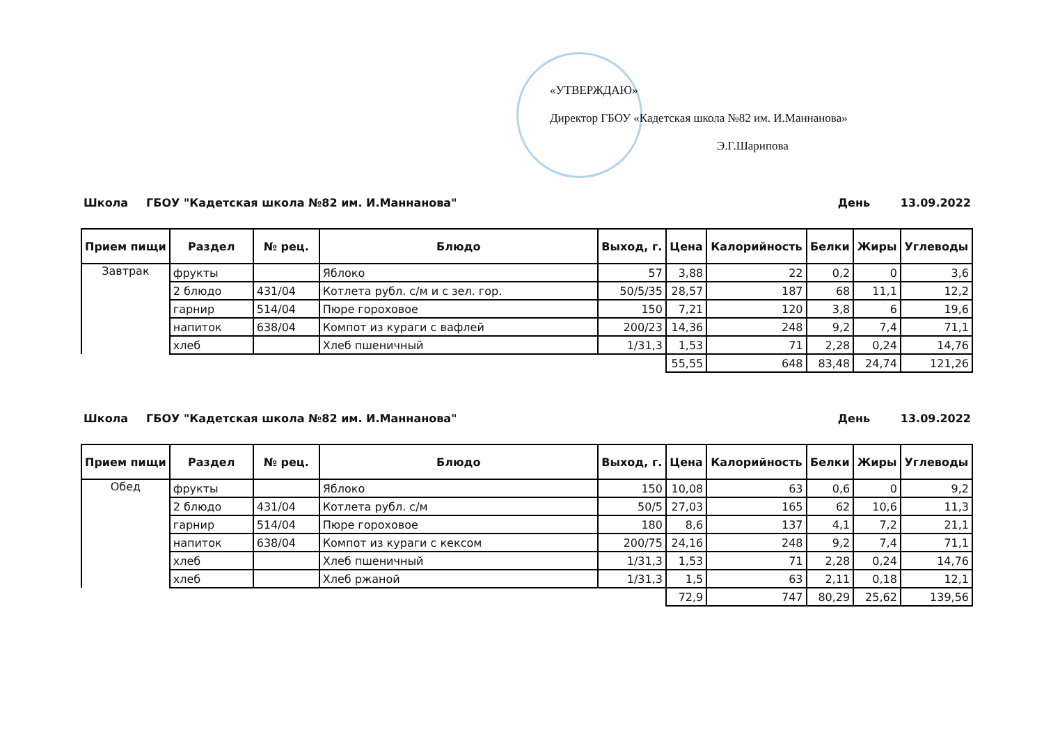«УТВЕРЖДАЮ»
Директор ГБОУ «Кадетская школа №82 им. И.Маннанова»
Э.Г.Шарипова
Школа ГБОУ "Кадетская школа №82 им. И.Маннанова" День 13.09.2022
| Прием пищи | Раздел | № рец. | Блюдо | Выход, г. | Цена | Калорийность | Белки | Жиры | Углеводы |
| --- | --- | --- | --- | --- | --- | --- | --- | --- | --- |
| Завтрак | фрукты | | Яблоко | 57 | 3,88 | 22 | 0,2 | 0 | 3,6 |
| | 2 блюдо | 431/04 | Котлета рубл. с/м и с зел. гор. | 50/5/35 | 28,57 | 187 | 68 | 11,1 | 12,2 |
| | гарнир | 514/04 | Пюре гороховое | 150 | 7,21 | 120 | 3,8 | 6 | 19,6 |
| | напиток | 638/04 | Компот из кураги с вафлей | 200/23 | 14,36 | 248 | 9,2 | 7,4 | 71,1 |
| | хлеб | | Хлеб пшеничный | 1/31,3 | 1,53 | 71 | 2,28 | 0,24 | 14,76 |
| | | | | | 55,55 | 648 | 83,48 | 24,74 | 121,26 |
Школа ГБОУ "Кадетская школа №82 им. И.Маннанова" День 13.09.2022
| Прием пищи | Раздел | № рец. | Блюдо | Выход, г. | Цена | Калорийность | Белки | Жиры | Углеводы |
| --- | --- | --- | --- | --- | --- | --- | --- | --- | --- |
| Обед | фрукты | | Яблоко | 150 | 10,08 | 63 | 0,6 | 0 | 9,2 |
| | 2 блюдо | 431/04 | Котлета рубл. с/м | 50/5 | 27,03 | 165 | 62 | 10,6 | 11,3 |
| | гарнир | 514/04 | Пюре гороховое | 180 | 8,6 | 137 | 4,1 | 7,2 | 21,1 |
| | напиток | 638/04 | Компот из кураги с кексом | 200/75 | 24,16 | 248 | 9,2 | 7,4 | 71,1 |
| | хлеб | | Хлеб пшеничный | 1/31,3 | 1,53 | 71 | 2,28 | 0,24 | 14,76 |
| | хлеб | | Хлеб ржаной | 1/31,3 | 1,5 | 63 | 2,11 | 0,18 | 12,1 |
| | | | | | 72,9 | 747 | 80,29 | 25,62 | 139,56 |